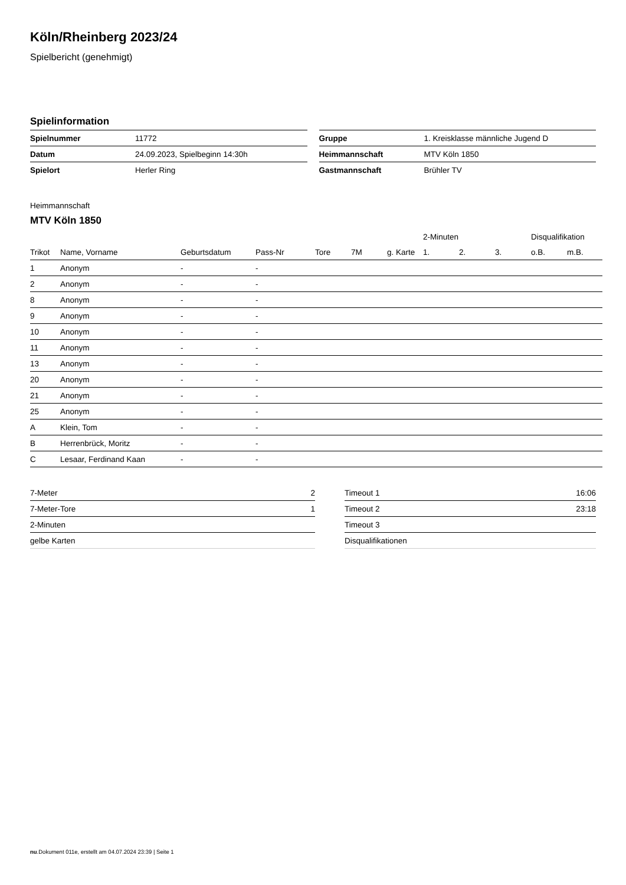Köln/Rheinberg 2023/24
Spielbericht (genehmigt)
Spielinformation
| Spielnummer | 11772 |
| Datum | 24.09.2023, Spielbeginn 14:30h |
| Spielort | Herler Ring |
| Gruppe | 1. Kreisklasse männliche Jugend D |
| Heimmannschaft | MTV Köln 1850 |
| Gastmannschaft | Brühler TV |
Heimmannschaft
MTV Köln 1850
| | | | | | | | 2-Minuten | | | Disqualifikation | |
| --- | --- | --- | --- | --- | --- | --- | --- | --- | --- | --- | --- |
| Trikot | Name, Vorname | Geburtsdatum | Pass-Nr | Tore | 7M | g. Karte | 1. | 2. | 3. | o.B. | m.B. |
| 1 | Anonym | - | - | | | | | | | | |
| 2 | Anonym | - | - | | | | | | | | |
| 8 | Anonym | - | - | | | | | | | | |
| 9 | Anonym | - | - | | | | | | | | |
| 10 | Anonym | - | - | | | | | | | | |
| 11 | Anonym | - | - | | | | | | | | |
| 13 | Anonym | - | - | | | | | | | | |
| 20 | Anonym | - | - | | | | | | | | |
| 21 | Anonym | - | - | | | | | | | | |
| 25 | Anonym | - | - | | | | | | | | |
| A | Klein, Tom | - | - | | | | | | | | |
| B | Herrenbrück, Moritz | - | - | | | | | | | | |
| C | Lesaar, Ferdinand Kaan | - | - | | | | | | | | |
| 7-Meter | 2 |
| 7-Meter-Tore | 1 |
| 2-Minuten | |
| gelbe Karten | |
| Timeout 1 | 16:06 |
| Timeout 2 | 23:18 |
| Timeout 3 | |
| Disqualifikationen | |
nu.Dokument 011e, erstellt am 04.07.2024 23:39 | Seite 1